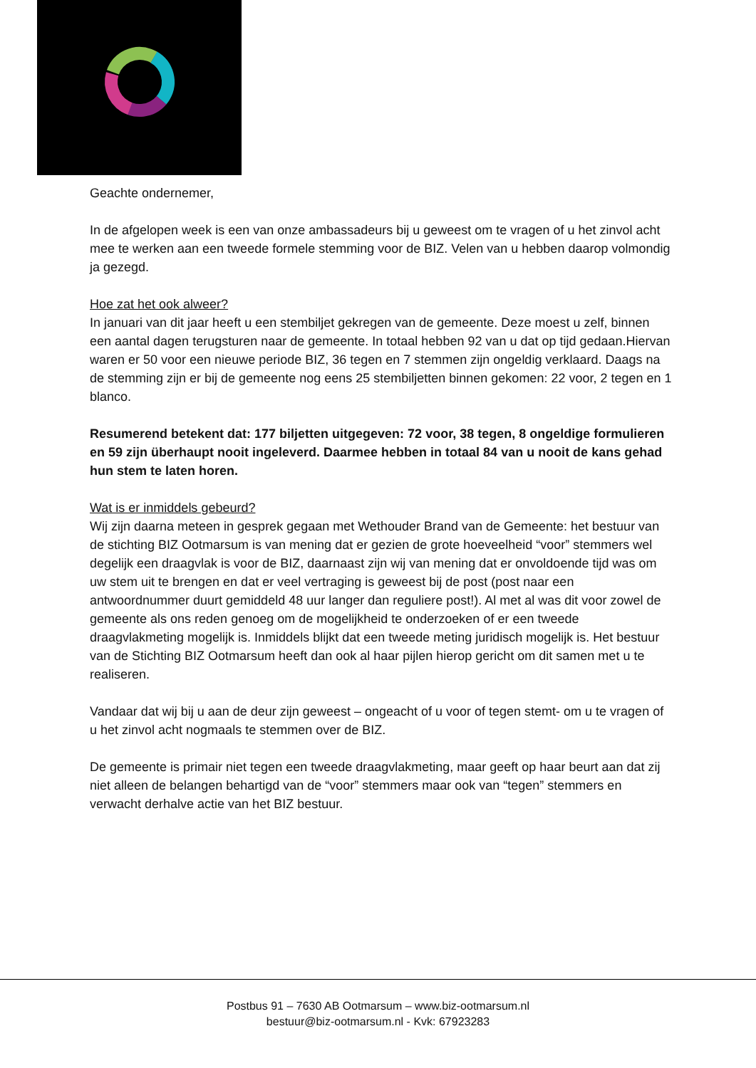Geachte ondernemer,
In de afgelopen week is een van onze ambassadeurs bij u geweest om te vragen of u het zinvol acht mee te werken aan een tweede formele stemming voor de BIZ. Velen van u hebben daarop volmondig ja gezegd.
Hoe zat het ook alweer?
In januari van dit jaar heeft u een stembiljet gekregen van de gemeente. Deze moest u zelf, binnen een aantal dagen terugsturen naar de gemeente. In totaal hebben 92 van u dat op tijd gedaan.Hiervan waren er 50 voor een nieuwe periode BIZ, 36 tegen en 7 stemmen zijn ongeldig verklaard. Daags na de stemming zijn er bij de gemeente nog eens 25 stembiljetten binnen gekomen: 22 voor, 2 tegen en 1 blanco.
Resumerend betekent dat: 177 biljetten uitgegeven: 72 voor, 38 tegen, 8 ongeldige formulieren en 59 zijn überhaupt nooit ingeleverd. Daarmee hebben in totaal 84 van u nooit de kans gehad hun stem te laten horen.
Wat is er inmiddels gebeurd?
Wij zijn daarna meteen in gesprek gegaan met Wethouder Brand van de Gemeente: het bestuur van de stichting BIZ Ootmarsum is van mening dat er gezien de grote hoeveelheid “voor” stemmers wel degelijk een draagvlak is voor de BIZ, daarnaast zijn wij van mening dat er onvoldoende tijd was om uw stem uit te brengen en dat er veel vertraging is geweest bij de post (post naar een antwoordnummer duurt gemiddeld 48 uur langer dan reguliere post!). Al met al was dit voor zowel de gemeente als ons reden genoeg om de mogelijkheid te onderzoeken of er een tweede draagvlakmeting mogelijk is. Inmiddels blijkt dat een tweede meting juridisch mogelijk is. Het bestuur van de Stichting BIZ Ootmarsum heeft dan ook al haar pijlen hierop gericht om dit samen met u te realiseren.
Vandaar dat wij bij u aan de deur zijn geweest – ongeacht of u voor of tegen stemt- om u te vragen of u het zinvol acht nogmaals te stemmen over de BIZ.
De gemeente is primair niet tegen een tweede draagvlakmeting, maar geeft op haar beurt aan dat zij niet alleen de belangen behartigd van de “voor” stemmers maar ook van “tegen” stemmers en verwacht derhalve actie van het BIZ bestuur.
Postbus 91 – 7630 AB Ootmarsum – www.biz-ootmarsum.nl
bestuur@biz-ootmarsum.nl - Kvk: 67923283